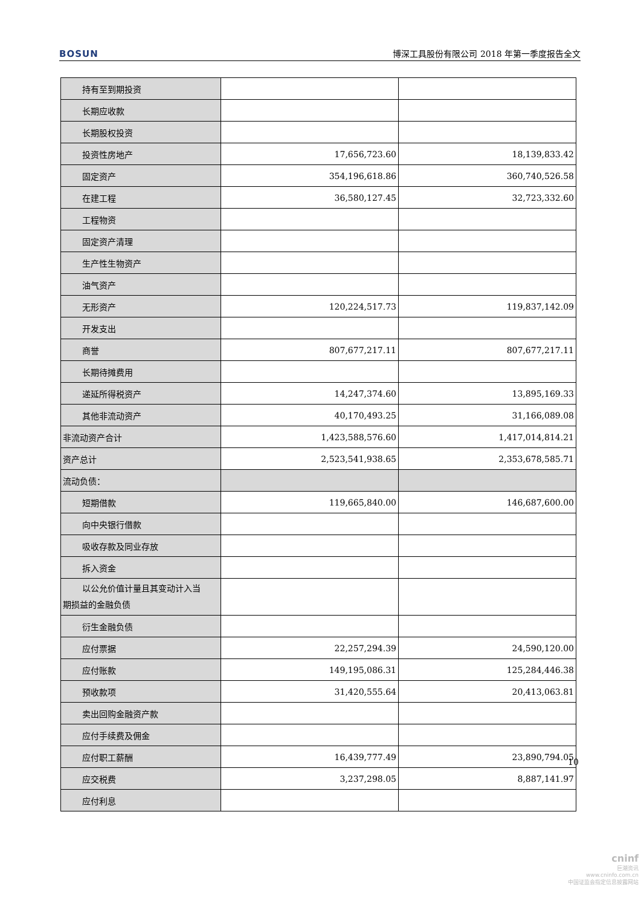BOSUN 博深工具股份有限公司 2018 年第一季度报告全文
| 持有至到期投资 | | |
| 长期应收款 | | |
| 长期股权投资 | | |
| 投资性房地产 | 17,656,723.60 | 18,139,833.42 |
| 固定资产 | 354,196,618.86 | 360,740,526.58 |
| 在建工程 | 36,580,127.45 | 32,723,332.60 |
| 工程物资 | | |
| 固定资产清理 | | |
| 生产性生物资产 | | |
| 油气资产 | | |
| 无形资产 | 120,224,517.73 | 119,837,142.09 |
| 开发支出 | | |
| 商誉 | 807,677,217.11 | 807,677,217.11 |
| 长期待摊费用 | | |
| 递延所得税资产 | 14,247,374.60 | 13,895,169.33 |
| 其他非流动资产 | 40,170,493.25 | 31,166,089.08 |
| 非流动资产合计 | 1,423,588,576.60 | 1,417,014,814.21 |
| 资产总计 | 2,523,541,938.65 | 2,353,678,585.71 |
| 流动负债： | | |
| 短期借款 | 119,665,840.00 | 146,687,600.00 |
| 向中央银行借款 | | |
| 吸收存款及同业存放 | | |
| 拆入资金 | | |
| 以公允价值计量且其变动计入当 期损益的金融负债 | | |
| 衍生金融负债 | | |
| 应付票据 | 22,257,294.39 | 24,590,120.00 |
| 应付账款 | 149,195,086.31 | 125,284,446.38 |
| 预收款项 | 31,420,555.64 | 20,413,063.81 |
| 卖出回购金融资产款 | | |
| 应付手续费及佣金 | | |
| 应付职工薪酬 | 16,439,777.49 | 23,890,794.05 |
| 应交税费 | 3,237,298.05 | 8,887,141.97 |
| 应付利息 | | |
10
cninf
巨潮资讯
www.cninfo.com.cn
中国证监会指定信息披露网站